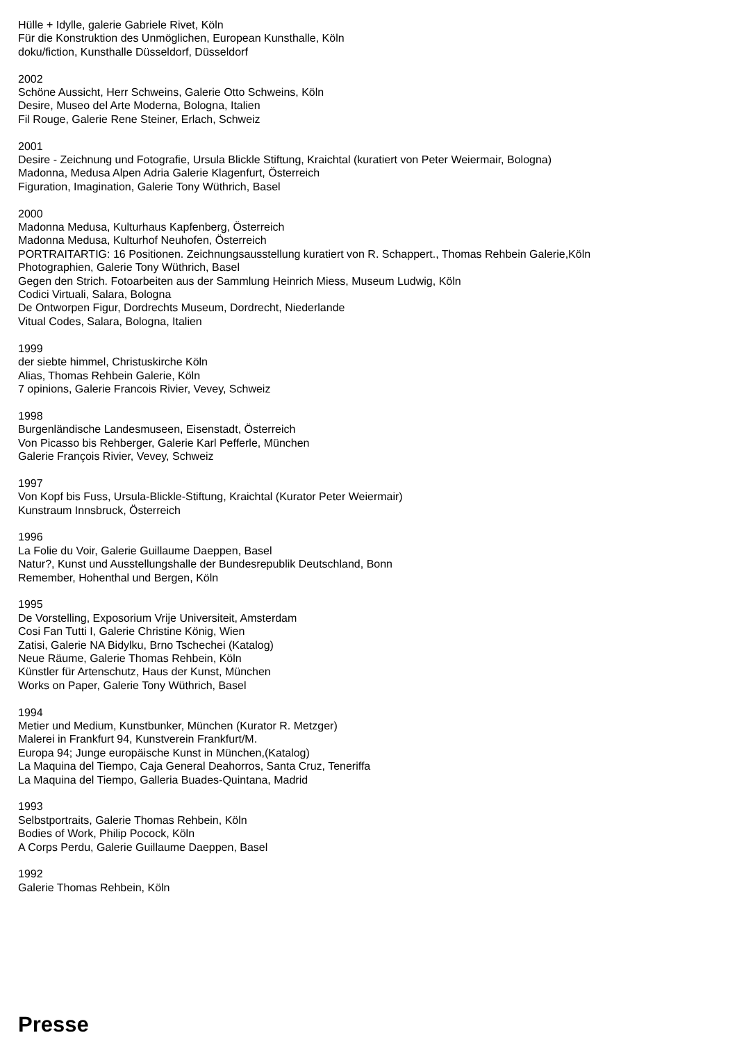Hülle + Idylle, galerie Gabriele Rivet, Köln
Für die Konstruktion des Unmöglichen, European Kunsthalle, Köln
doku/fiction, Kunsthalle Düsseldorf, Düsseldorf
2002
Schöne Aussicht, Herr Schweins, Galerie Otto Schweins, Köln
Desire, Museo del Arte Moderna, Bologna, Italien
Fil Rouge, Galerie Rene Steiner, Erlach, Schweiz
2001
Desire - Zeichnung und Fotografie, Ursula Blickle Stiftung, Kraichtal (kuratiert von Peter Weiermair, Bologna)
Madonna, Medusa Alpen Adria Galerie Klagenfurt, Österreich
Figuration, Imagination, Galerie Tony Wüthrich, Basel
2000
Madonna Medusa, Kulturhaus Kapfenberg, Österreich
Madonna Medusa, Kulturhof Neuhofen, Österreich
PORTRAITARTIG: 16 Positionen. Zeichnungsausstellung kuratiert von R. Schappert., Thomas Rehbein Galerie,Köln
Photographien, Galerie Tony Wüthrich, Basel
Gegen den Strich. Fotoarbeiten aus der Sammlung Heinrich Miess, Museum Ludwig, Köln
Codici Virtuali, Salara, Bologna
De Ontworpen Figur, Dordrechts Museum, Dordrecht, Niederlande
Vitual Codes, Salara, Bologna, Italien
1999
der siebte himmel, Christuskirche Köln
Alias, Thomas Rehbein Galerie, Köln
7 opinions, Galerie Francois Rivier, Vevey, Schweiz
1998
Burgenländische Landesmuseen, Eisenstadt, Österreich
Von Picasso bis Rehberger, Galerie Karl Pefferle, München
Galerie François Rivier, Vevey, Schweiz
1997
Von Kopf bis Fuss, Ursula-Blickle-Stiftung, Kraichtal (Kurator Peter Weiermair)
Kunstraum Innsbruck, Österreich
1996
La Folie du Voir, Galerie Guillaume Daeppen, Basel
Natur?, Kunst und Ausstellungshalle der Bundesrepublik Deutschland, Bonn
Remember, Hohenthal und Bergen, Köln
1995
De Vorstelling, Exposorium Vrije Universiteit, Amsterdam
Cosi Fan Tutti I, Galerie Christine König, Wien
Zatisi, Galerie NA Bidylku, Brno Tschechei (Katalog)
Neue Räume, Galerie Thomas Rehbein, Köln
Künstler für Artenschutz, Haus der Kunst, München
Works on Paper, Galerie Tony Wüthrich, Basel
1994
Metier und Medium, Kunstbunker, München (Kurator R. Metzger)
Malerei in Frankfurt 94, Kunstverein Frankfurt/M.
Europa 94; Junge europäische Kunst in München,(Katalog)
La Maquina del Tiempo, Caja General Deahorros, Santa Cruz, Teneriffa
La Maquina del Tiempo, Galleria Buades-Quintana, Madrid
1993
Selbstportraits, Galerie Thomas Rehbein, Köln
Bodies of Work, Philip Pocock, Köln
A Corps Perdu, Galerie Guillaume Daeppen, Basel
1992
Galerie Thomas Rehbein, Köln
Presse